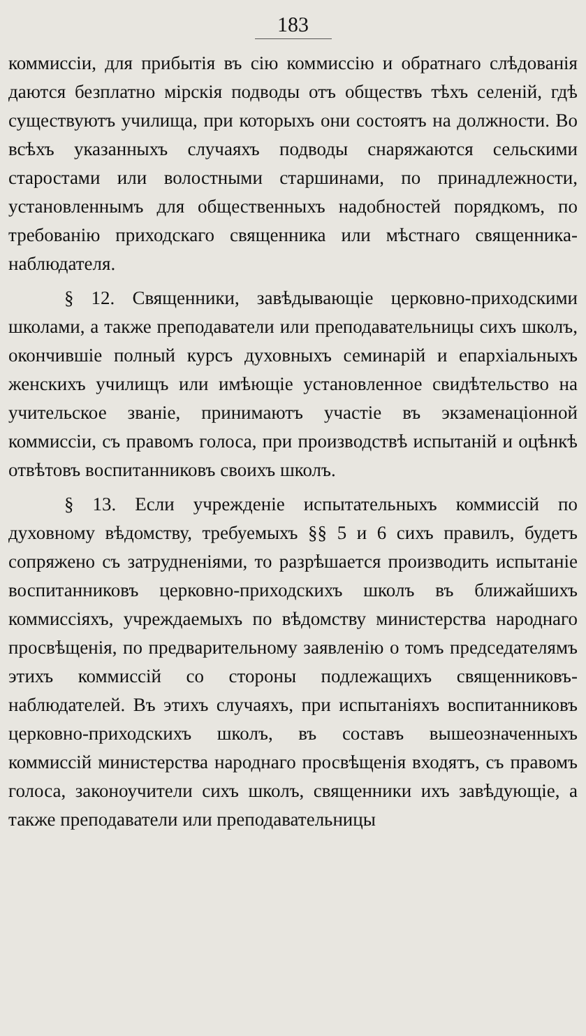183
коммиссіи, для прибытія въ сію коммиссію и обратнаго слѣдованія даются безплатно мірскія подводы отъ обществъ тѣхъ селеній, гдѣ существуютъ училища, при которыхъ они состоятъ на должности. Во всѣхъ указанныхъ случаяхъ подводы снаряжаются сельскими старостами или волостными старшинами, по принадлежности, установленнымъ для общественныхъ надобностей порядкомъ, по требованію приходскаго священника или мѣстнаго священника-наблюдателя.
§ 12. Священники, завѣдывающіе церковно-приходскими школами, а также преподаватели или преподавательницы сихъ школъ, окончившіе полный курсъ духовныхъ семинарій и епархіальныхъ женскихъ училищъ или имѣющіе установленное свидѣтельство на учительское званіе, принимаютъ участіе въ экзаменаціонной коммиссіи, съ правомъ голоса, при производствѣ испытаній и оцѣнкѣ отвѣтовъ воспитанниковъ своихъ школъ.
§ 13. Если учрежденіе испытательныхъ коммиссій по духовному вѣдомству, требуемыхъ §§ 5 и 6 сихъ правилъ, будетъ сопряжено съ затрудненіями, то разрѣшается производить испытаніе воспитанниковъ церковно-приходскихъ школъ въ ближайшихъ коммиссіяхъ, учреждаемыхъ по вѣдомству министерства народнаго просвѣщенія, по предварительному заявленію о томъ председателямъ этихъ коммиссій со стороны подлежащихъ священниковъ-наблюдателей. Въ этихъ случаяхъ, при испытаніяхъ воспитанниковъ церковно-приходскихъ школъ, въ составъ вышеозначенныхъ коммиссій министерства народнаго просвѣщенія входятъ, съ правомъ голоса, законоучители сихъ школъ, священники ихъ завѣдующіе, а также преподаватели или преподавательницы